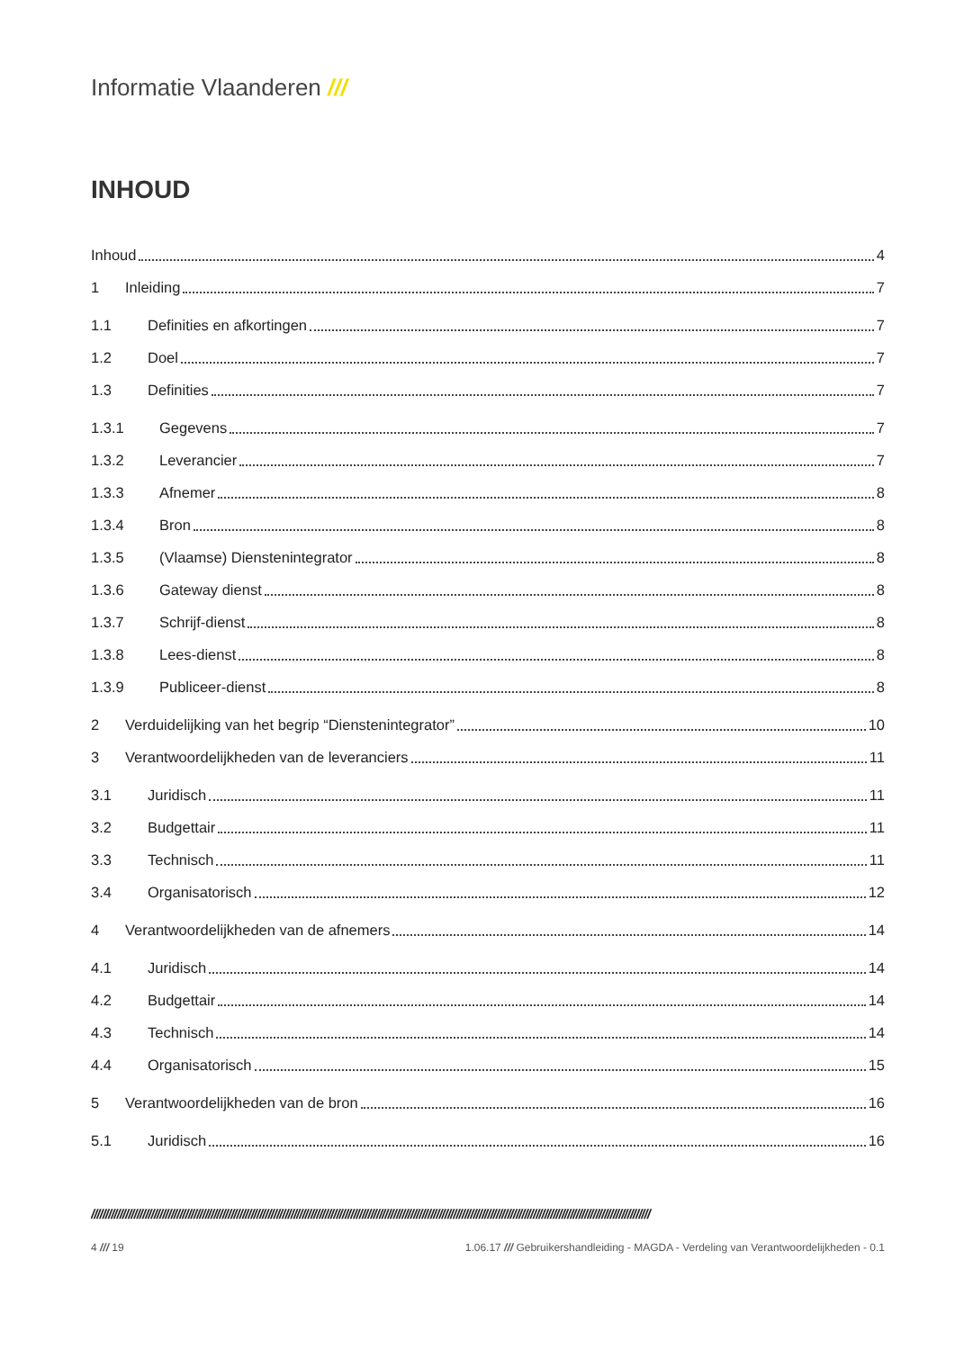Informatie Vlaanderen ///
INHOUD
Inhoud 4
1 Inleiding 7
1.1 Definities en afkortingen 7
1.2 Doel 7
1.3 Definities 7
1.3.1 Gegevens 7
1.3.2 Leverancier 7
1.3.3 Afnemer 8
1.3.4 Bron 8
1.3.5 (Vlaamse) Dienstenintegrator 8
1.3.6 Gateway dienst 8
1.3.7 Schrijf-dienst 8
1.3.8 Lees-dienst 8
1.3.9 Publiceer-dienst 8
2 Verduidelijking van het begrip “Dienstenintegrator” 10
3 Verantwoordelijkheden van de leveranciers 11
3.1 Juridisch 11
3.2 Budgettair 11
3.3 Technisch 11
3.4 Organisatorisch 12
4 Verantwoordelijkheden van de afnemers 14
4.1 Juridisch 14
4.2 Budgettair 14
4.3 Technisch 14
4.4 Organisatorisch 15
5 Verantwoordelijkheden van de bron 16
5.1 Juridisch 16
////////////////////////////////////////////////////////////////////////////////////////////////////////////////////////////////////////////////////////////////////////////////////////////////////
4 /// 19 1.06.17 /// Gebruikershandleiding - MAGDA - Verdeling van Verantwoordelijkheden - 0.1